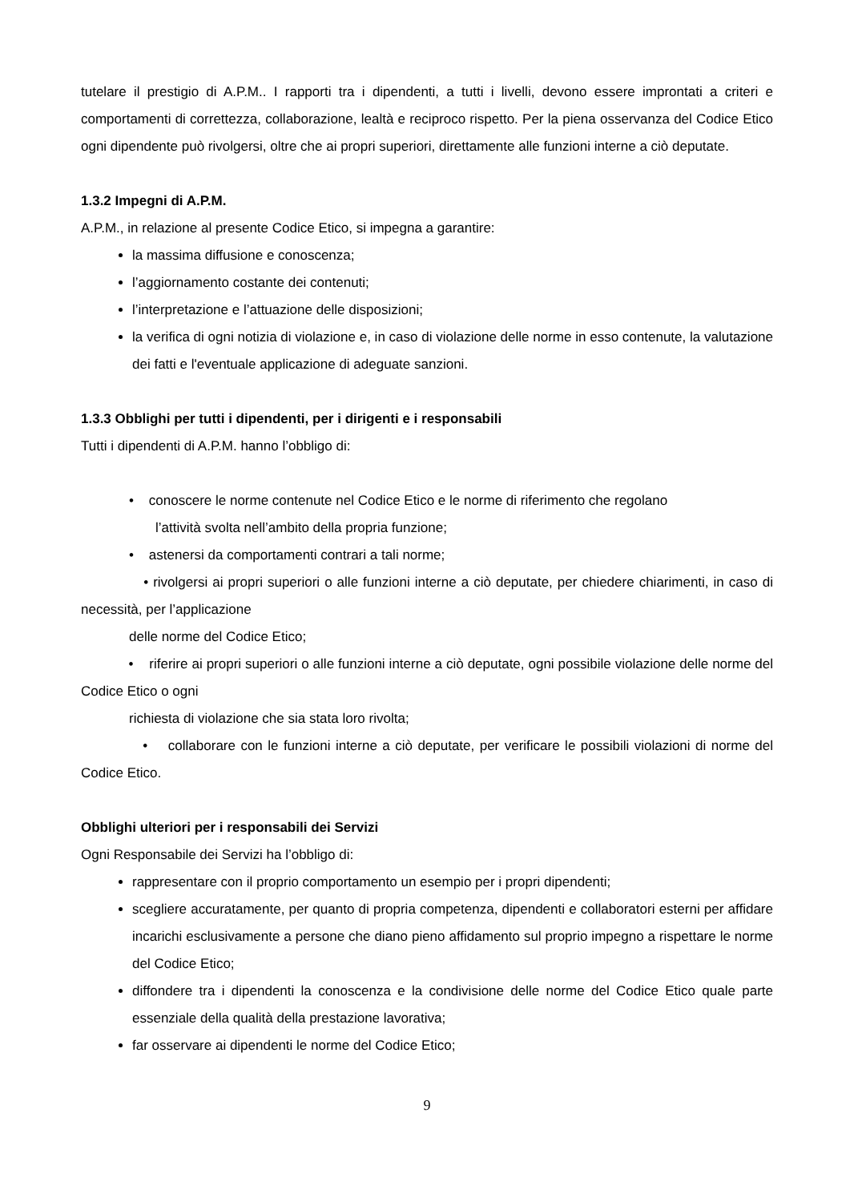tutelare il prestigio di A.P.M.. I rapporti tra i dipendenti, a tutti i livelli, devono essere improntati a criteri e comportamenti di correttezza, collaborazione, lealtà e reciproco rispetto. Per la piena osservanza del Codice Etico ogni dipendente può rivolgersi, oltre che ai propri superiori, direttamente alle funzioni interne a ciò deputate.
1.3.2 Impegni di A.P.M.
A.P.M., in relazione al presente Codice Etico, si impegna a garantire:
la massima diffusione e conoscenza;
l’aggiornamento costante dei contenuti;
l’interpretazione e l’attuazione delle disposizioni;
la verifica di ogni notizia di violazione e, in caso di violazione delle norme in esso contenute, la valutazione dei fatti e l'eventuale applicazione di adeguate sanzioni.
1.3.3 Obblighi per tutti i dipendenti, per i dirigenti e i responsabili
Tutti i dipendenti di A.P.M. hanno l’obbligo di:
• conoscere le norme contenute nel Codice Etico e le norme di riferimento che regolano
l’attività svolta nell’ambito della propria funzione;
• astenersi da comportamenti contrari a tali norme;
• rivolgersi ai propri superiori o alle funzioni interne a ciò deputate, per chiedere chiarimenti, in caso di necessità, per l’applicazione
delle norme del Codice Etico;
• riferire ai propri superiori o alle funzioni interne a ciò deputate, ogni possibile violazione delle norme del Codice Etico o ogni
richiesta di violazione che sia stata loro rivolta;
• collaborare con le funzioni interne a ciò deputate, per verificare le possibili violazioni di norme del Codice Etico.
Obblighi ulteriori per i responsabili dei Servizi
Ogni Responsabile dei Servizi ha l’obbligo di:
rappresentare con il proprio comportamento un esempio per i propri dipendenti;
scegliere accuratamente, per quanto di propria competenza, dipendenti e collaboratori esterni per affidare incarichi esclusivamente a persone che diano pieno affidamento sul proprio impegno a rispettare le norme del Codice Etico;
diffondere tra i dipendenti la conoscenza e la condivisione delle norme del Codice Etico quale parte essenziale della qualità della prestazione lavorativa;
far osservare ai dipendenti le norme del Codice Etico;
9